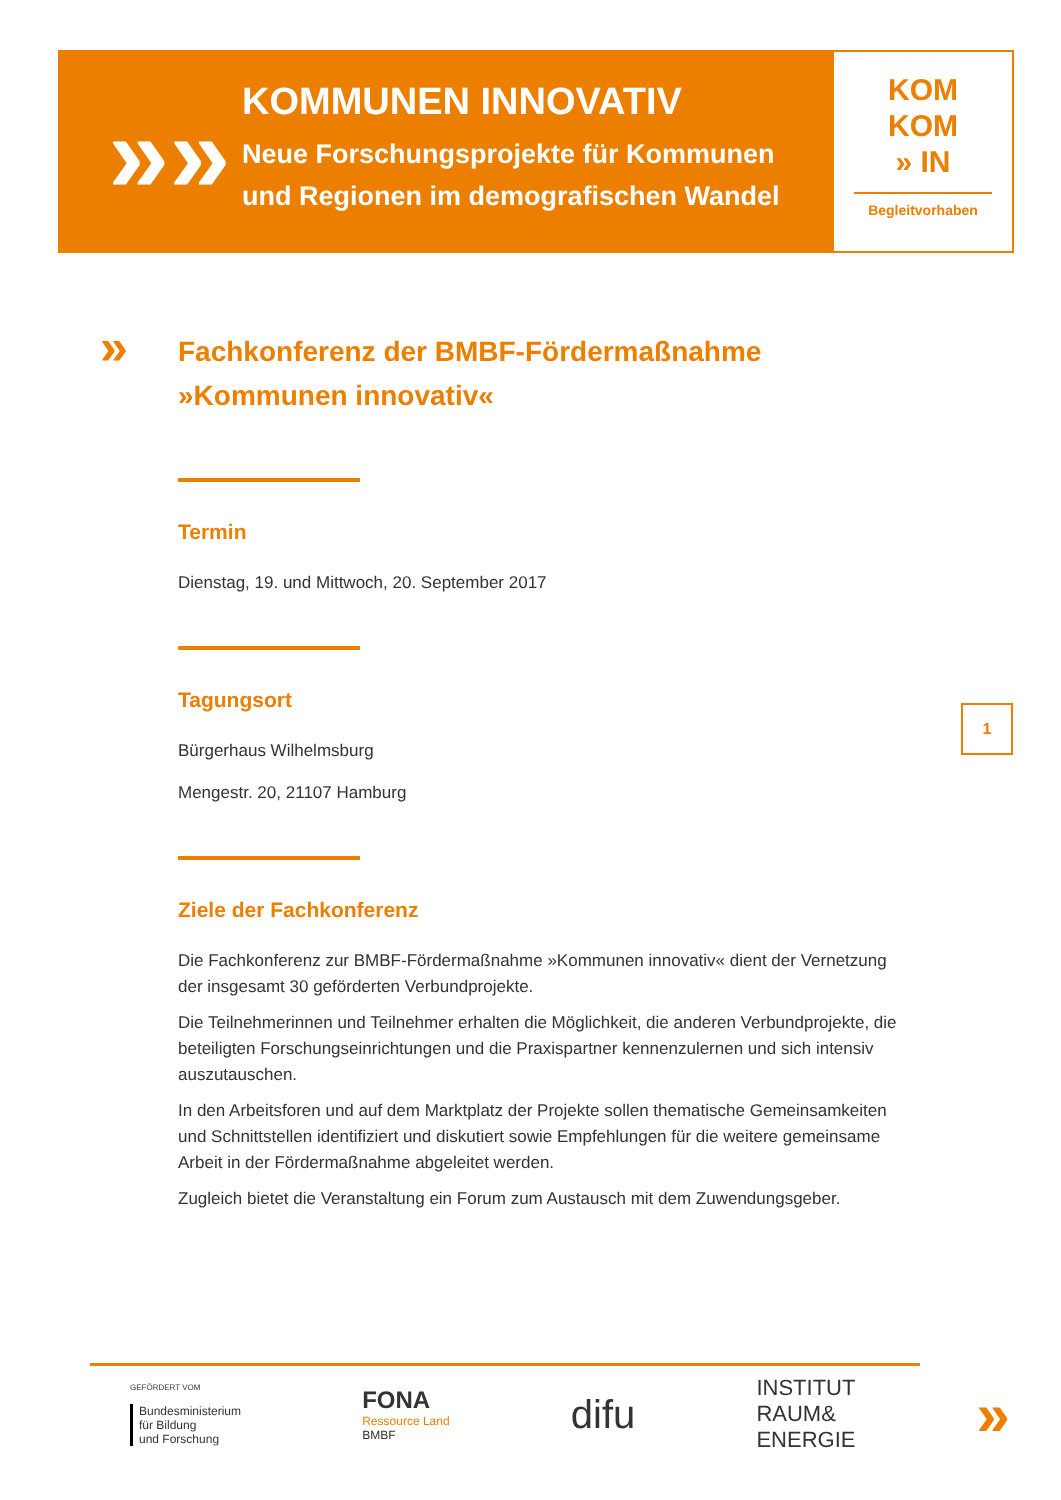»»
KOMMUNEN INNOVATIV
Neue Forschungsprojekte für Kommunen
und Regionen im demografischen Wandel
KOM
KOM
» IN
Begleitvorhaben
»
Fachkonferenz der BMBF-Fördermaßnahme
»Kommunen innovativ«
Termin
Dienstag, 19. und Mittwoch, 20. September 2017
Tagungsort
Bürgerhaus Wilhelmsburg
Mengestr. 20, 21107 Hamburg
Ziele der Fachkonferenz
Die Fachkonferenz zur BMBF-Fördermaßnahme »Kommunen innovativ« dient der Ver­netzung der insgesamt 30 geförderten Verbundprojekte.
Die Teilnehmerinnen und Teilnehmer erhalten die Möglichkeit, die anderen Verbund­projekte, die beteiligten Forschungseinrichtungen und die Praxispartner kennenzulernen und sich intensiv auszutauschen.
In den Arbeitsforen und auf dem Marktplatz der Projekte sollen thematische Gemein­samkeiten und Schnittstellen identifiziert und diskutiert sowie Empfehlungen für die weitere gemeinsame Arbeit in der Fördermaßnahme abgeleitet werden.
Zugleich bietet die Veranstaltung ein Forum zum Austausch mit dem Zuwendungsgeber.
1
GEFÖRDERT VOM
Bundesministerium
für Bildung
und Forschung
FONA
Ressource Land
BMBF
difu
INSTITUT
RAUM&
ENERGIE
»